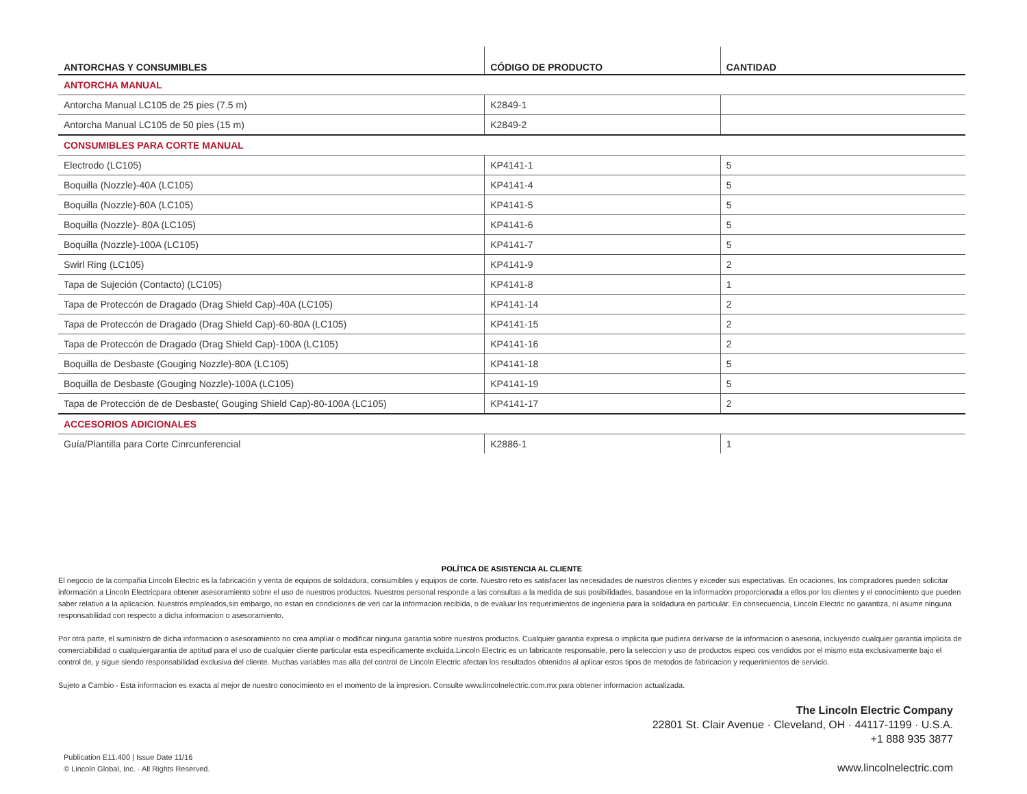| ANTORCHAS Y CONSUMIBLES | CÓDIGO DE PRODUCTO | CANTIDAD |
| --- | --- | --- |
| ANTORCHA MANUAL | | |
| Antorcha Manual LC105 de 25 pies (7.5 m) | K2849-1 | |
| Antorcha Manual LC105 de 50 pies (15 m) | K2849-2 | |
| CONSUMIBLES PARA CORTE MANUAL | | |
| Electrodo (LC105) | KP4141-1 | 5 |
| Boquilla (Nozzle)-40A (LC105) | KP4141-4 | 5 |
| Boquilla (Nozzle)-60A (LC105) | KP4141-5 | 5 |
| Boquilla (Nozzle)- 80A (LC105) | KP4141-6 | 5 |
| Boquilla (Nozzle)-100A (LC105) | KP4141-7 | 5 |
| Swirl Ring (LC105) | KP4141-9 | 2 |
| Tapa de Sujeción (Contacto) (LC105) | KP4141-8 | 1 |
| Tapa de Proteccón de Dragado (Drag Shield Cap)-40A (LC105) | KP4141-14 | 2 |
| Tapa de Proteccón de Dragado (Drag Shield Cap)-60-80A (LC105) | KP4141-15 | 2 |
| Tapa de Proteccón de Dragado (Drag Shield Cap)-100A (LC105) | KP4141-16 | 2 |
| Boquilla de Desbaste (Gouging Nozzle)-80A (LC105) | KP4141-18 | 5 |
| Boquilla de Desbaste (Gouging Nozzle)-100A (LC105) | KP4141-19 | 5 |
| Tapa de Protección de de Desbaste( Gouging Shield Cap)-80-100A (LC105) | KP4141-17 | 2 |
| ACCESORIOS ADICIONALES | | |
| Guía/Plantilla para Corte Cinrcunferencial | K2886-1 | 1 |
POLÍTICA DE ASISTENCIA AL CLIENTE
El negocio de la compañia Lincoln Electric es la fabricación y venta de equipos de soldadura, consumibles y equipos de corte. Nuestro reto es satisfacer las necesidades de nuestros clientes y exceder sus espectativas. En ocaciones, los compradores pueden solicitar información a Lincoln Electricpara obtener asesoramiento sobre el uso de nuestros productos. Nuestros personal responde a las consultas a la medida de sus posibilidades, basandose en la informacion proporcionada a ellos por los clientes y el conocimiento que pueden saber relativo a la aplicacion. Nuestros empleados,sin embargo, no estan en condiciones de veri car la informacion recibida, o de evaluar los requerimientos de ingenieria para la soldadura en particular. En consecuencia, Lincoln Electric no garantiza, ni asume ninguna responsabilidad con respecto a dicha informacion o asesoramiento.
Por otra parte, el suministro de dicha informacion o asesoramiento no crea ampliar o modificar ninguna garantia sobre nuestros productos. Cualquier garantia expresa o implicita que pudiera derivarse de la informacion o asesoria, incluyendo cualquier garantia implicita de comerciabilidad o cualquiergarantia de aptitud para el uso de cualquier cliente particular esta especificamente excluida.Lincoln Electric es un fabricante responsable, pero la seleccion y uso de productos especi cos vendidos por el mismo esta exclusivamente bajo el control de, y sigue siendo responsabilidad exclusiva del cliente. Muchas variables mas alla del control de Lincoln Electric afectan los resultados obtenidos al aplicar estos tipos de metodos de fabricacion y requerimientos de servicio.
Sujeto a Cambio - Esta informacion es exacta al mejor de nuestro conocimiento en el momento de la impresion. Consulte www.lincolnelectric.com.mx para obtener informacion actualizada.
Publication E11.400 | Issue Date 11/16
© Lincoln Global, Inc. · All Rights Reserved.
The Lincoln Electric Company
22801 St. Clair Avenue · Cleveland, OH · 44117-1199 · U.S.A.
+1 888 935 3877
www.lincolnelectric.com